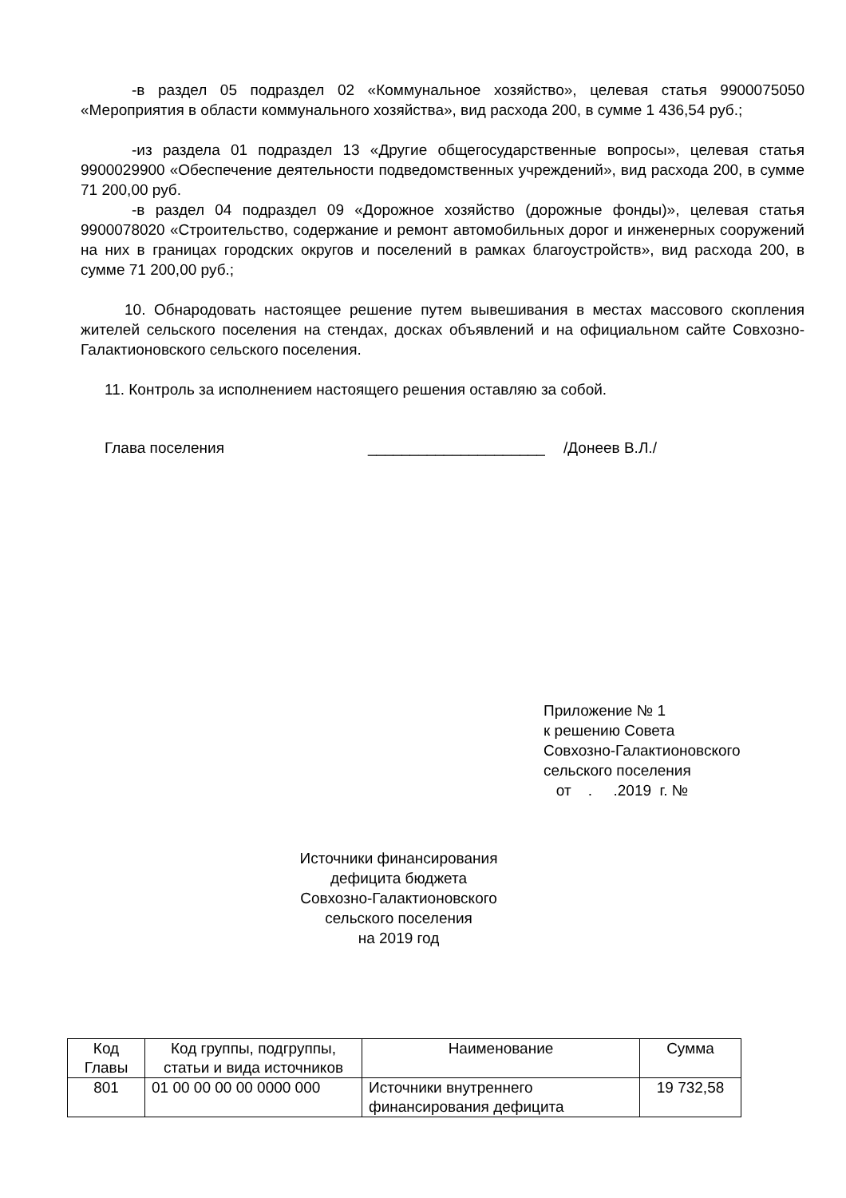-в раздел 05 подраздел 02 «Коммунальное хозяйство», целевая статья 9900075050 «Мероприятия в области коммунального хозяйства», вид расхода 200, в сумме 1 436,54 руб.;
-из раздела 01 подраздел 13 «Другие общегосударственные вопросы», целевая статья 9900029900 «Обеспечение деятельности подведомственных учреждений», вид расхода 200, в сумме 71 200,00 руб.
-в раздел 04 подраздел 09 «Дорожное хозяйство (дорожные фонды)», целевая статья 9900078020 «Строительство, содержание и ремонт автомобильных дорог и инженерных сооружений на них в границах городских округов и поселений в рамках благоустройств», вид расхода 200, в сумме 71 200,00 руб.;
10. Обнародовать настоящее решение путем вывешивания в местах массового скопления жителей сельского поселения на стендах, досках объявлений и на официальном сайте Совхозно-Галактионовского сельского поселения.
11. Контроль за исполнением настоящего решения оставляю за собой.
Глава поселения _____________________ /Донеев В.Л./
Приложение № 1
к решению Совета
Совхозно-Галактионовского
сельского поселения
от . .2019 г. №
Источники финансирования
дефицита бюджета
Совхозно-Галактионовского
сельского поселения
на 2019 год
| Код Главы | Код группы, подгруппы, статьи и вида источников | Наименование | Сумма |
| --- | --- | --- | --- |
| 801 | 01 00 00 00 00 0000 000 | Источники внутреннего финансирования дефицита | 19 732,58 |